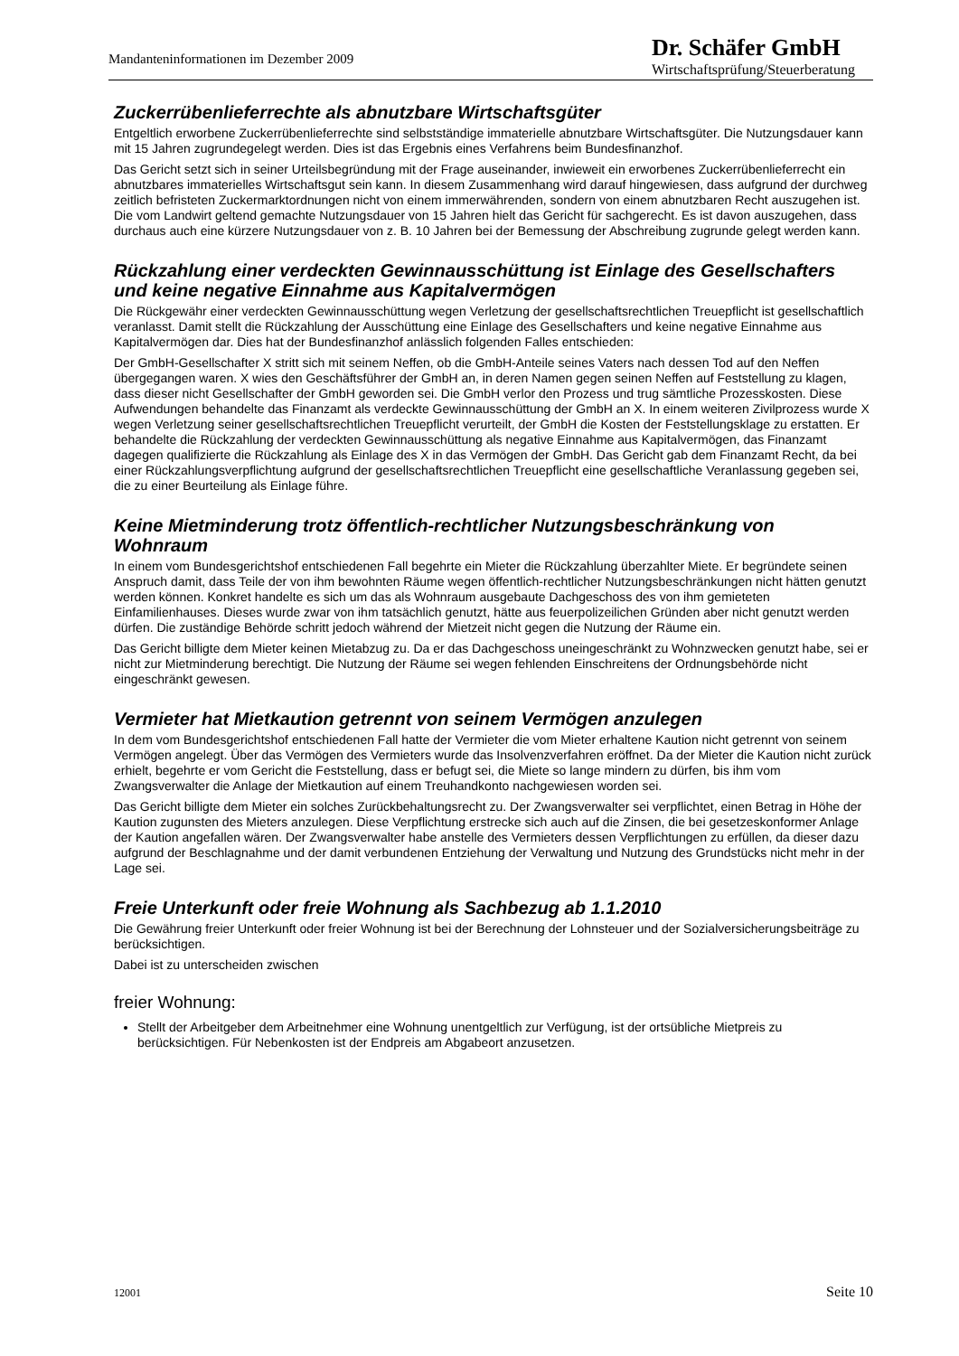Mandanteninformationen im Dezember 2009
Dr. Schäfer GmbH
Wirtschaftsprüfung/Steuerberatung
Zuckerrübenlieferrechte als abnutzbare Wirtschaftsgüter
Entgeltlich erworbene Zuckerrübenlieferrechte sind selbstständige immaterielle abnutzbare Wirtschaftsgüter. Die Nutzungsdauer kann mit 15 Jahren zugrundegelegt werden. Dies ist das Ergebnis eines Verfahrens beim Bundesfinanzhof.
Das Gericht setzt sich in seiner Urteilsbegründung mit der Frage auseinander, inwieweit ein erworbenes Zuckerrübenlieferrecht ein abnutzbares immaterielles Wirtschaftsgut sein kann. In diesem Zusammenhang wird darauf hingewiesen, dass aufgrund der durchweg zeitlich befristeten Zuckermarktordnungen nicht von einem immerwährenden, sondern von einem abnutzbaren Recht auszugehen ist. Die vom Landwirt geltend gemachte Nutzungsdauer von 15 Jahren hielt das Gericht für sachgerecht. Es ist davon auszugehen, dass durchaus auch eine kürzere Nutzungsdauer von z. B. 10 Jahren bei der Bemessung der Abschreibung zugrunde gelegt werden kann.
Rückzahlung einer verdeckten Gewinnausschüttung ist Einlage des Gesellschafters und keine negative Einnahme aus Kapitalvermögen
Die Rückgewähr einer verdeckten Gewinnausschüttung wegen Verletzung der gesellschaftsrechtlichen Treuepflicht ist gesellschaftlich veranlasst. Damit stellt die Rückzahlung der Ausschüttung eine Einlage des Gesellschafters und keine negative Einnahme aus Kapitalvermögen dar. Dies hat der Bundesfinanzhof anlässlich folgenden Falles entschieden:
Der GmbH-Gesellschafter X stritt sich mit seinem Neffen, ob die GmbH-Anteile seines Vaters nach dessen Tod auf den Neffen übergegangen waren. X wies den Geschäftsführer der GmbH an, in deren Namen gegen seinen Neffen auf Feststellung zu klagen, dass dieser nicht Gesellschafter der GmbH geworden sei. Die GmbH verlor den Prozess und trug sämtliche Prozesskosten. Diese Aufwendungen behandelte das Finanzamt als verdeckte Gewinnausschüttung der GmbH an X. In einem weiteren Zivilprozess wurde X wegen Verletzung seiner gesellschaftsrechtlichen Treuepflicht verurteilt, der GmbH die Kosten der Feststellungsklage zu erstatten. Er behandelte die Rückzahlung der verdeckten Gewinnausschüttung als negative Einnahme aus Kapitalvermögen, das Finanzamt dagegen qualifizierte die Rückzahlung als Einlage des X in das Vermögen der GmbH. Das Gericht gab dem Finanzamt Recht, da bei einer Rückzahlungsverpflichtung aufgrund der gesellschaftsrechtlichen Treuepflicht eine gesellschaftliche Veranlassung gegeben sei, die zu einer Beurteilung als Einlage führe.
Keine Mietminderung trotz öffentlich-rechtlicher Nutzungsbeschränkung von Wohnraum
In einem vom Bundesgerichtshof entschiedenen Fall begehrte ein Mieter die Rückzahlung überzahlter Miete. Er begründete seinen Anspruch damit, dass Teile der von ihm bewohnten Räume wegen öffentlich-rechtlicher Nutzungsbeschränkungen nicht hätten genutzt werden können. Konkret handelte es sich um das als Wohnraum ausgebaute Dachgeschoss des von ihm gemieteten Einfamilienhauses. Dieses wurde zwar von ihm tatsächlich genutzt, hätte aus feuerpolizeilichen Gründen aber nicht genutzt werden dürfen. Die zuständige Behörde schritt jedoch während der Mietzeit nicht gegen die Nutzung der Räume ein.
Das Gericht billigte dem Mieter keinen Mietabzug zu. Da er das Dachgeschoss uneingeschränkt zu Wohnzwecken genutzt habe, sei er nicht zur Mietminderung berechtigt. Die Nutzung der Räume sei wegen fehlenden Einschreitens der Ordnungsbehörde nicht eingeschränkt gewesen.
Vermieter hat Mietkaution getrennt von seinem Vermögen anzulegen
In dem vom Bundesgerichtshof entschiedenen Fall hatte der Vermieter die vom Mieter erhaltene Kaution nicht getrennt von seinem Vermögen angelegt. Über das Vermögen des Vermieters wurde das Insolvenzverfahren eröffnet. Da der Mieter die Kaution nicht zurück erhielt, begehrte er vom Gericht die Feststellung, dass er befugt sei, die Miete so lange mindern zu dürfen, bis ihm vom Zwangsverwalter die Anlage der Mietkaution auf einem Treuhandkonto nachgewiesen worden sei.
Das Gericht billigte dem Mieter ein solches Zurückbehaltungsrecht zu. Der Zwangsverwalter sei verpflichtet, einen Betrag in Höhe der Kaution zugunsten des Mieters anzulegen. Diese Verpflichtung erstrecke sich auch auf die Zinsen, die bei gesetzeskonformer Anlage der Kaution angefallen wären. Der Zwangsverwalter habe anstelle des Vermieters dessen Verpflichtungen zu erfüllen, da dieser dazu aufgrund der Beschlagnahme und der damit verbundenen Entziehung der Verwaltung und Nutzung des Grundstücks nicht mehr in der Lage sei.
Freie Unterkunft oder freie Wohnung als Sachbezug ab 1.1.2010
Die Gewährung freier Unterkunft oder freier Wohnung ist bei der Berechnung der Lohnsteuer und der Sozialversicherungsbeiträge zu berücksichtigen.
Dabei ist zu unterscheiden zwischen
freier Wohnung:
Stellt der Arbeitgeber dem Arbeitnehmer eine Wohnung unentgeltlich zur Verfügung, ist der ortsübliche Mietpreis zu berücksichtigen. Für Nebenkosten ist der Endpreis am Abgabeort anzusetzen.
12001 Seite 10